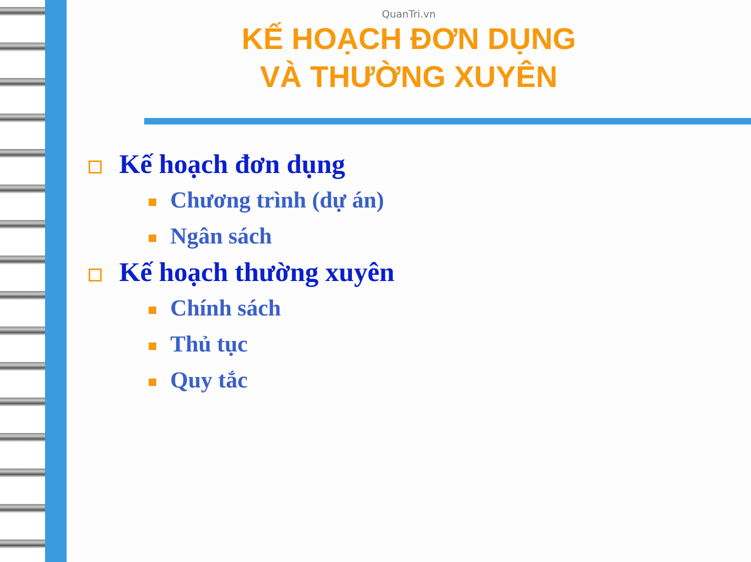QuanTri.vn
KẾ HOẠCH ĐƠN DỤNG
VÀ THƯỜNG XUYÊN
Kế hoạch đơn dụng
Chương trình (dự án)
Ngân sách
Kế hoạch thường xuyên
Chính sách
Thủ tục
Quy tắc